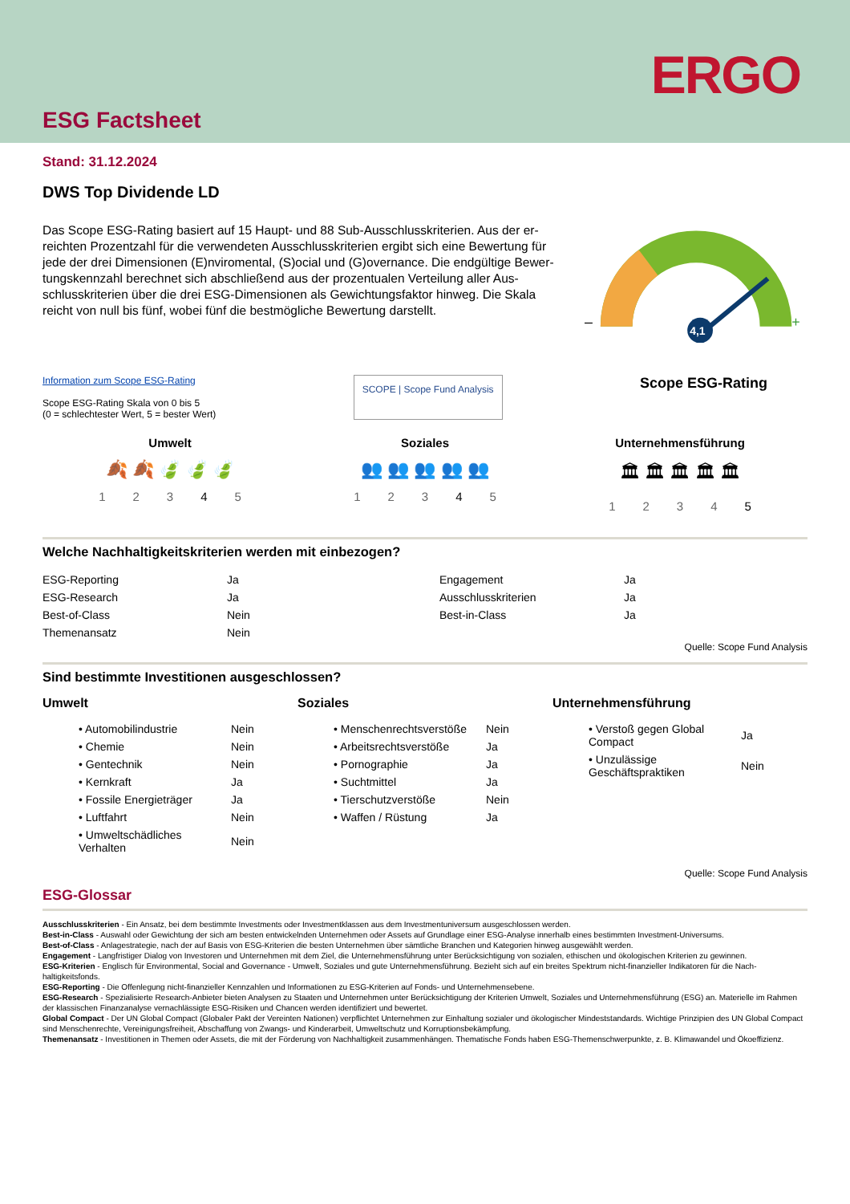ERGO
ESG Factsheet
Stand: 31.12.2024
DWS Top Dividende LD
Das Scope ESG-Rating basiert auf 15 Haupt- und 88 Sub-Ausschlusskriterien. Aus der er­reichten Prozentzahl für die verwendeten Ausschlusskriterien ergibt sich eine Bewertung für jede der drei Dimensionen (E)nviromental, (S)ocial und (G)overnance. Die endgültige Bewer­tungskennzahl berechnet sich abschließend aus der prozentualen Verteilung aller Aus­schlusskriterien über die drei ESG-Dimensionen als Gewichtungsfaktor hinweg. Die Skala reicht von null bis fünf, wobei fünf die bestmögliche Bewertung darstellt.
–
+
4,1
Information zum Scope ESG-Rating
Scope ESG-Rating Skala von 0 bis 5
(0 = schlechtester Wert, 5 = bester Wert)
SCOPE | Scope Fund Analysis
Scope ESG-Rating
Umwelt
🍂 🍂 🍃 🍃 🍃
12345
Soziales
👥 👥 👥 👥 👥
12345
Unternehmensführung
🏛 🏛 🏛 🏛 🏛
12345
Welche Nachhaltigkeitskriterien werden mit einbezogen?
| ESG-Reporting | Ja | Engagement | Ja |
| ESG-Research | Ja | Ausschlusskriterien | Ja |
| Best-of-Class | Nein | Best-in-Class | Ja |
| Themenansatz | Nein | | |
Quelle: Scope Fund Analysis
Sind bestimmte Investitionen ausgeschlossen?
Umwelt
| • Automobilindustrie | Nein |
| • Chemie | Nein |
| • Gentechnik | Nein |
| • Kernkraft | Ja |
| • Fossile Energieträger | Ja |
| • Luftfahrt | Nein |
| • Umweltschädliches Verhalten | Nein |
Soziales
| • Menschenrechtsverstöße | Nein |
| • Arbeitsrechtsverstöße | Ja |
| • Pornographie | Ja |
| • Suchtmittel | Ja |
| • Tierschutzverstöße | Nein |
| • Waffen / Rüstung | Ja |
Unternehmensführung
| • Verstoß gegen Global Compact | Ja |
| • Unzulässige Geschäftspraktiken | Nein |
Quelle: Scope Fund Analysis
ESG-Glossar
Ausschlusskriterien - Ein Ansatz, bei dem bestimmte Investments oder Investmentklassen aus dem Investmentuniversum ausgeschlossen werden.
Best-in-Class - Auswahl oder Gewichtung der sich am besten entwickelnden Unternehmen oder Assets auf Grundlage einer ESG-Analyse innerhalb eines bestimmten Investment-Universums.
Best-of-Class - Anlagestrategie, nach der auf Basis von ESG-Kriterien die besten Unternehmen über sämtliche Branchen und Kategorien hinweg ausgewählt werden.
Engagement - Langfristiger Dialog von Investoren und Unternehmen mit dem Ziel, die Unternehmensführung unter Berücksichtigung von sozialen, ethischen und ökologischen Kriterien zu gewinnen.
ESG-Kriterien - Englisch für Environmental, Social and Governance - Umwelt, Soziales und gute Unternehmensführung. Bezieht sich auf ein breites Spektrum nicht-finanzieller Indikatoren für die Nach­haltigkeitsfonds.
ESG-Reporting - Die Offenlegung nicht-finanzieller Kennzahlen und Informationen zu ESG-Kriterien auf Fonds- und Unternehmensebene.
ESG-Research - Spezialisierte Research-Anbieter bieten Analysen zu Staaten und Unternehmen unter Berücksichtigung der Kriterien Umwelt, Soziales und Unternehmensführung (ESG) an. Materielle im Rahmen der klassischen Finanzanalyse vernachlässigte ESG-Risiken und Chancen werden identifiziert und bewertet.
Global Compact - Der UN Global Compact (Globaler Pakt der Vereinten Nationen) verpflichtet Unternehmen zur Einhaltung sozialer und ökologischer Mindeststandards. Wichtige Prinzipien des UN Global Compact sind Menschenrechte, Vereinigungsfreiheit, Abschaffung von Zwangs- und Kinderarbeit, Umweltschutz und Korruptionsbekämpfung.
Themenansatz - Investitionen in Themen oder Assets, die mit der Förderung von Nachhaltigkeit zusammenhängen. Thematische Fonds haben ESG-Themenschwerpunkte, z. B. Klimawandel und Öko­effizienz.